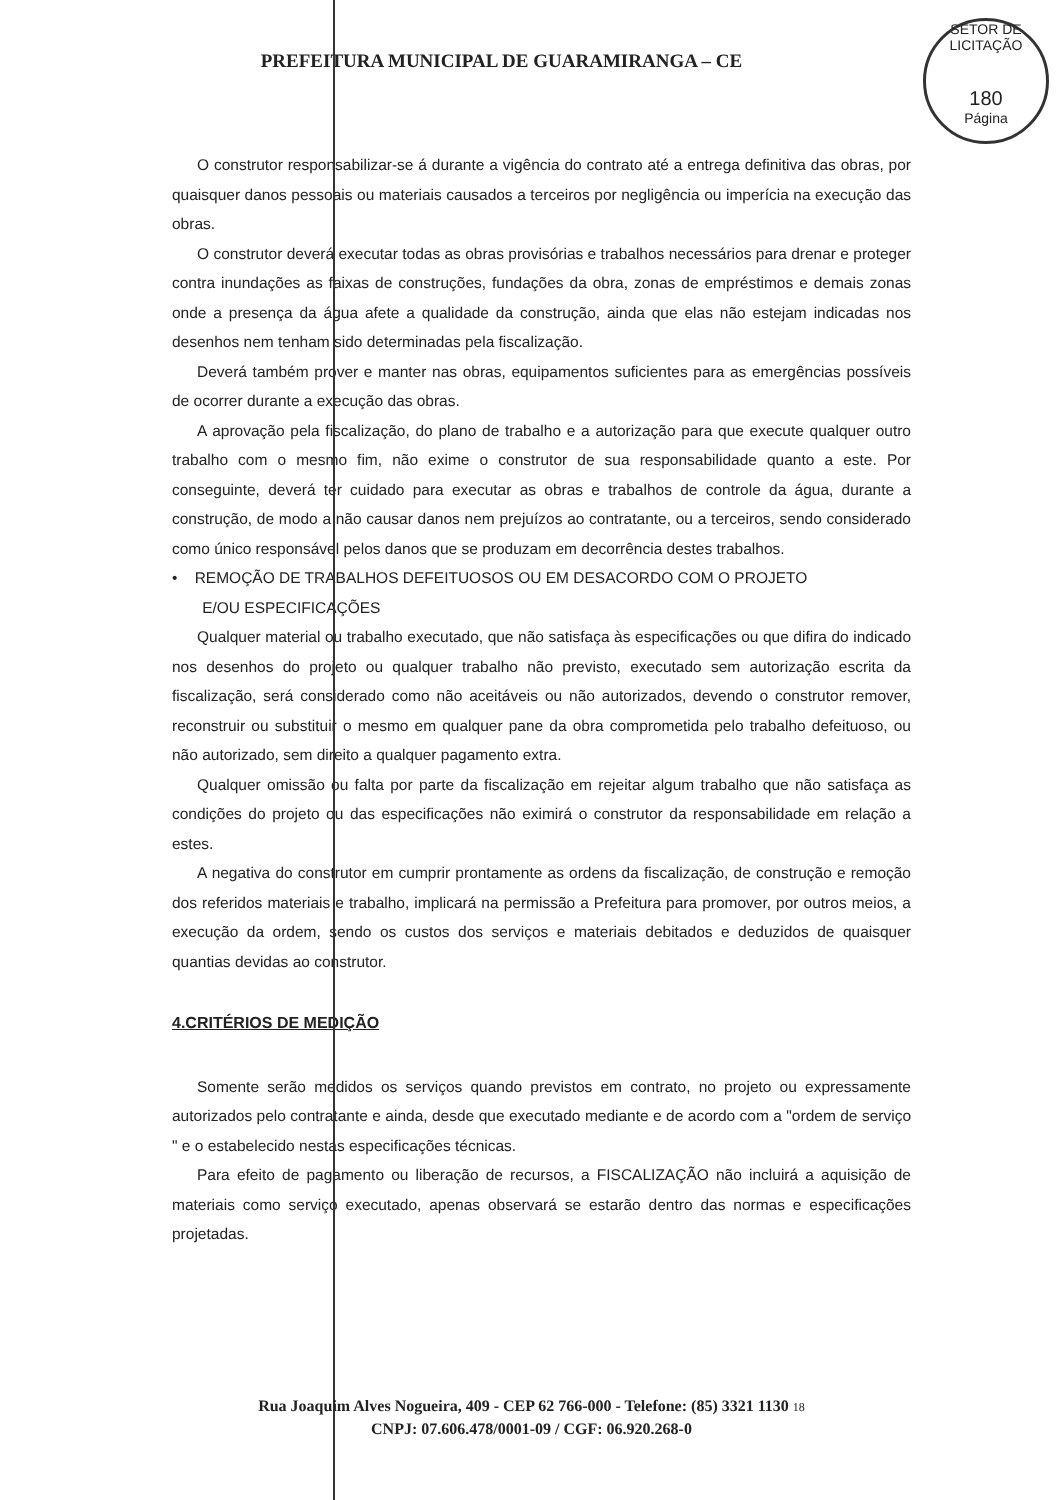SETOR DE LICITAÇÃO
180
Página
PREFEITURA MUNICIPAL DE GUARAMIRANGA – CE
O construtor responsabilizar-se á durante a vigência do contrato até a entrega definitiva das obras, por quaisquer danos pessoais ou materiais causados a terceiros por negligência ou imperícia na execução das obras.
O construtor deverá executar todas as obras provisórias e trabalhos necessários para drenar e proteger contra inundações as faixas de construções, fundações da obra, zonas de empréstimos e demais zonas onde a presença da água afete a qualidade da construção, ainda que elas não estejam indicadas nos desenhos nem tenham sido determinadas pela fiscalização.
Deverá também prover e manter nas obras, equipamentos suficientes para as emergências possíveis de ocorrer durante a execução das obras.
A aprovação pela fiscalização, do plano de trabalho e a autorização para que execute qualquer outro trabalho com o mesmo fim, não exime o construtor de sua responsabilidade quanto a este. Por conseguinte, deverá ter cuidado para executar as obras e trabalhos de controle da água, durante a construção, de modo a não causar danos nem prejuízos ao contratante, ou a terceiros, sendo considerado como único responsável pelos danos que se produzam em decorrência destes trabalhos.
• REMOÇÃO DE TRABALHOS DEFEITUOSOS OU EM DESACORDO COM O PROJETO
E/OU ESPECIFICAÇÕES
Qualquer material ou trabalho executado, que não satisfaça às especificações ou que difira do indicado nos desenhos do projeto ou qualquer trabalho não previsto, executado sem autorização escrita da fiscalização, será considerado como não aceitáveis ou não autorizados, devendo o construtor remover, reconstruir ou substituir o mesmo em qualquer pane da obra comprometida pelo trabalho defeituoso, ou não autorizado, sem direito a qualquer pagamento extra.
Qualquer omissão ou falta por parte da fiscalização em rejeitar algum trabalho que não satisfaça as condições do projeto ou das especificações não eximirá o construtor da responsabilidade em relação a estes.
A negativa do construtor em cumprir prontamente as ordens da fiscalização, de construção e remoção dos referidos materiais e trabalho, implicará na permissão a Prefeitura para promover, por outros meios, a execução da ordem, sendo os custos dos serviços e materiais debitados e deduzidos de quaisquer quantias devidas ao construtor.
4.CRITÉRIOS DE MEDIÇÃO
Somente serão medidos os serviços quando previstos em contrato, no projeto ou expressamente autorizados pelo contratante e ainda, desde que executado mediante e de acordo com a "ordem de serviço " e o estabelecido nestas especificações técnicas.
Para efeito de pagamento ou liberação de recursos, a FISCALIZAÇÃO não incluirá a aquisição de materiais como serviço executado, apenas observará se estarão dentro das normas e especificações projetadas.
Rua Joaquim Alves Nogueira, 409 - CEP 62 766-000 - Telefone: (85) 3321 1130 18
CNPJ: 07.606.478/0001-09 / CGF: 06.920.268-0